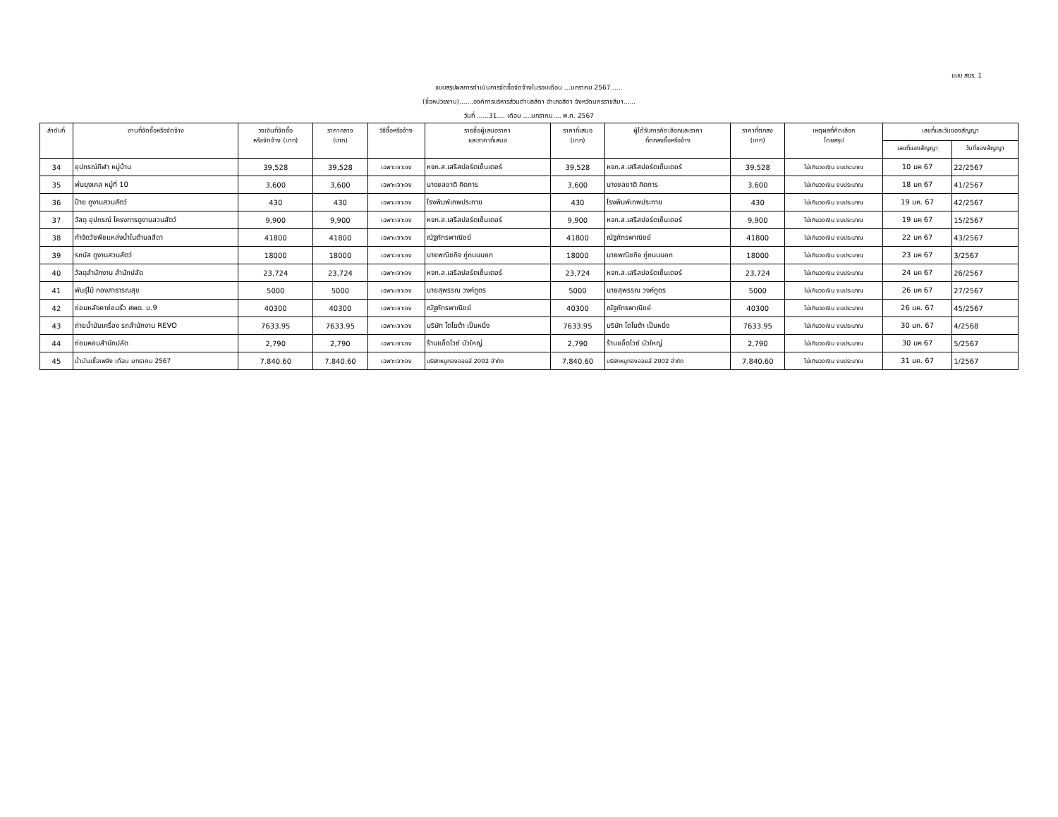แบบ สขร. 1
แบบสรุปผลการดำเนินการจัดซื้อจัดจ้างในรอบเดือน ...มกราคม 2567......
(ชื่อหน่วยงาน).......องค์การบริหารส่วนตำบลสีดา อำเภอสีดา จังหวัดนครราชสีมา......
วันที่ ......31.... เดือน ....มกราคม.... พ.ศ. 2567
| ลำดับที่ | งานที่จัดซื้อหรือจัดจ้าง | วงเงินที่จัดซื้อ หรือจัดจ้าง (บาท) | ราคากลาง (บาท) | วิธีซื้อหรือจ้าง | รายชื่อผู้เสนอราคา และราคาที่เสนอ | ราคาที่เสนอ (บาท) | ผู้ได้รับการคัดเลือกและราคา ที่ตกลงซื้อหรือจ้าง | ราคาที่ตกลง (บาท) | เหตุผลที่คัดเลือก โดยสรุป | เลขที่และวันของสัญญา | |
| --- | --- | --- | --- | --- | --- | --- | --- | --- | --- | --- | --- |
| | | | | | | | | | | เลขที่ของสัญญา | วันที่ของสัญญา |
| 34 | อุปกรณ์กีฬา หมู่บ้าน | 39,528 | 39,528 | เฉพาะเจาะจง | หจก.ส.เสรีสปอร์ตเซ็นเตอร์ | 39,528 | หจก.ส.เสรีสปอร์ตเซ็นเตอร์ | 39,528 | ไม่เกินวงเงิน งบประมาณ | 10 มค 67 | 22/2567 |
| 35 | พ่นยุงเคส หมู่ที่ 10 | 3,600 | 3,600 | เฉพาะเจาะจง | นางชลชาติ คิดการ | 3,600 | นางชลชาติ คิดการ | 3,600 | ไม่เกินวงเงิน งบประมาณ | 18 มค 67 | 41/2567 |
| 36 | ป้าย ดูงานสวนสัตว์ | 430 | 430 | เฉพาะเจาะจง | โรงพิมพ์เทพประทาย | 430 | โรงพิมพ์เทพประทาย | 430 | ไม่เกินวงเงิน งบประมาณ | 19 มค. 67 | 42/2567 |
| 37 | วัสดุ อุปกรณ์ โครงการดูงานสวนสัตว์ | 9,900 | 9,900 | เฉพาะเจาะจง | หจก.ส.เสรีสปอร์ตเซ็นเตอร์ | 9,900 | หจก.ส.เสรีสปอร์ตเซ็นเตอร์ | 9,900 | ไม่เกินวงเงิน งบประมาณ | 19 มค 67 | 15/2567 |
| 38 | กำจัดวัชพืชแหล่งน้ำในตำบลสีดา | 41800 | 41800 | เฉพาะเจาะจง | ณัฐภัทรพาณิชย์ | 41800 | ณัฐภัทรพาณิชย์ | 41800 | ไม่เกินวงเงิน งบประมาณ | 22 มค 67 | 43/2567 |
| 39 | รถบัส ดูงานสวนสัตว์ | 18000 | 18000 | เฉพาะเจาะจง | นายพณิชกิจ ภู่ถนนนอก | 18000 | นายพณิชกิจ ภู่ถนนนอก | 18000 | ไม่เกินวงเงิน งบประมาณ | 23 มค 67 | 3/2567 |
| 40 | วัสดุสำนักงาน สำนักปลัด | 23,724 | 23,724 | เฉพาะเจาะจง | หจก.ส.เสรีสปอร์ตเซ็นเตอร์ | 23,724 | หจก.ส.เสรีสปอร์ตเซ็นเตอร์ | 23,724 | ไม่เกินวงเงิน งบประมาณ | 24 มค 67 | 26/2567 |
| 41 | พันธุ์ไม้ กองสาธารณสุข | 5000 | 5000 | เฉพาะเจาะจง | นายสุพรรณ วงค์ภูดร | 5000 | นายสุพรรณ วงค์ภูดร | 5000 | ไม่เกินวงเงิน งบประมาณ | 26 มค 67 | 27/2567 |
| 42 | ซ่อมหลังคาซ่อมรั้ว ศพด. ม.9 | 40300 | 40300 | เฉพาะเจาะจง | ณัฐภัทรพาณิชย์ | 40300 | ณัฐภัทรพาณิชย์ | 40300 | ไม่เกินวงเงิน งบประมาณ | 26 มค. 67 | 45/2567 |
| 43 | ถ่ายน้ำมันเครื่อง รถสำนักงาน REVO | 7633.95 | 7633.95 | เฉพาะเจาะจง | บริษัท โตโยต้า เป็นหนึ่ง | 7633.95 | บริษัท โตโยต้า เป็นหนึ่ง | 7633.95 | ไม่เกินวงเงิน งบประมาณ | 30 มค. 67 | 4/2568 |
| 44 | ซ่อมคอมสำนักปลัด | 2,790 | 2,790 | เฉพาะเจาะจง | ร้านแอ็ดไวซ์ บัวใหญ่ | 2,790 | ร้านแอ็ดไวซ์ บัวใหญ่ | 2,790 | ไม่เกินวงเงิน งบประมาณ | 30 มค 67 | 5/2567 |
| 45 | น้ำมันเชื้อเพลิง เดือน มกราคม 2567 | 7.840.60 | 7.840.60 | เฉพาะเจาะจง | บริษัทหมูทองออยล์ 2002 จำกัด | 7.840.60 | บริษัทหมูทองออยล์ 2002 จำกัด | 7.840.60 | ไม่เกินวงเงิน งบประมาณ | 31 มค. 67 | 1/2567 |